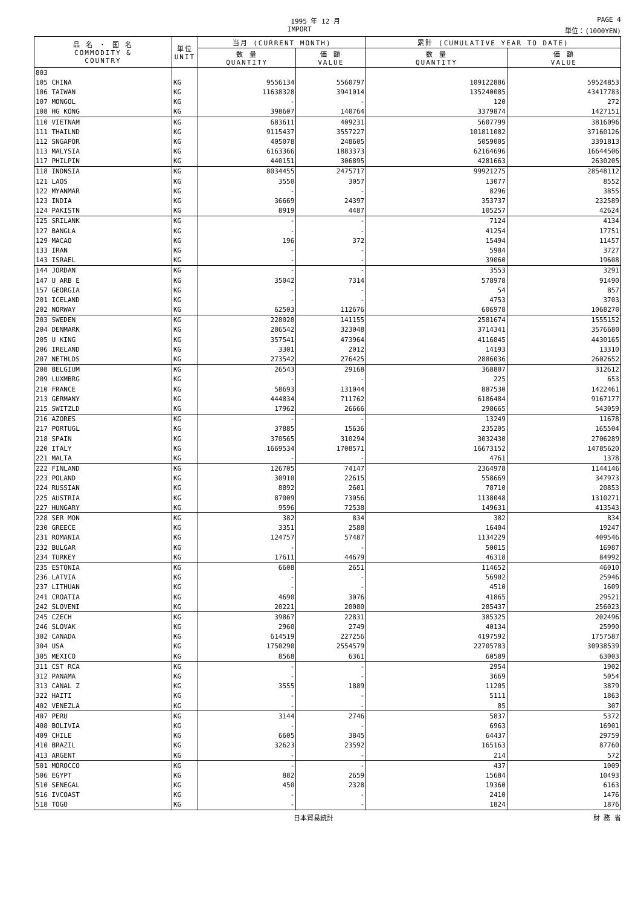1995 年 12 月 PAGE 4
IMPORT 単位：(1000YEN)
| 品 名 ・ 国 名 COMMODITY & COUNTRY | 単位 UNIT | 当月 (CURRENT MONTH) | | 累計 (CUMULATIVE YEAR TO DATE) | |
| --- | --- | --- | --- | --- | --- |
| | | 数 量 QUANTITY | 価 額 VALUE | 数 量 QUANTITY | 価 額 VALUE |
| 803 | | | | | |
| 105 CHINA | KG | 9556134 | 5560797 | 109122886 | 59524853 |
| 106 TAIWAN | KG | 11638328 | 3941014 | 135240085 | 43417783 |
| 107 MONGOL | KG | - | - | 120 | 272 |
| 108 HG KONG | KG | 398607 | 140764 | 3379874 | 1427151 |
| 110 VIETNAM | KG | 683611 | 409231 | 5607799 | 3816096 |
| 111 THAILND | KG | 9115437 | 3557227 | 101811082 | 37160126 |
| 112 SNGAPOR | KG | 405078 | 248605 | 5059005 | 3391813 |
| 113 MALYSIA | KG | 6163366 | 1883373 | 62164696 | 16644506 |
| 117 PHILPIN | KG | 440151 | 306895 | 4281663 | 2630205 |
| 118 INDNSIA | KG | 8034455 | 2475717 | 99921275 | 28548112 |
| 121 LAOS | KG | 3550 | 3057 | 13077 | 8552 |
| 122 MYANMAR | KG | - | - | 8296 | 3855 |
| 123 INDIA | KG | 36669 | 24397 | 353737 | 232589 |
| 124 PAKISTN | KG | 8919 | 4487 | 105257 | 42624 |
| 125 SRILANK | KG | - | - | 7124 | 4134 |
| 127 BANGLA | KG | - | - | 41254 | 17751 |
| 129 MACAO | KG | 196 | 372 | 15494 | 11457 |
| 133 IRAN | KG | - | - | 5984 | 3727 |
| 143 ISRAEL | KG | - | - | 39060 | 19608 |
| 144 JORDAN | KG | - | - | 3553 | 3291 |
| 147 U ARB E | KG | 35042 | 7314 | 578978 | 91490 |
| 157 GEORGIA | KG | - | - | 54 | 857 |
| 201 ICELAND | KG | - | - | 4753 | 3703 |
| 202 NORWAY | KG | 62503 | 112676 | 606978 | 1068270 |
| 203 SWEDEN | KG | 228028 | 141155 | 2581674 | 1555152 |
| 204 DENMARK | KG | 286542 | 323048 | 3714341 | 3576680 |
| 205 U KING | KG | 357541 | 473964 | 4116845 | 4430165 |
| 206 IRELAND | KG | 3301 | 2012 | 14193 | 13310 |
| 207 NETHLDS | KG | 273542 | 276425 | 2886036 | 2602652 |
| 208 BELGIUM | KG | 26543 | 29168 | 368807 | 312612 |
| 209 LUXMBRG | KG | - | - | 225 | 653 |
| 210 FRANCE | KG | 58693 | 131044 | 887530 | 1422461 |
| 213 GERMANY | KG | 444834 | 711762 | 6186484 | 9167177 |
| 215 SWITZLD | KG | 17962 | 26666 | 298665 | 543059 |
| 216 AZORES | KG | - | - | 13249 | 11678 |
| 217 PORTUGL | KG | 37885 | 15636 | 235205 | 165504 |
| 218 SPAIN | KG | 370565 | 310294 | 3032430 | 2706289 |
| 220 ITALY | KG | 1669534 | 1708571 | 16673152 | 14785620 |
| 221 MALTA | KG | - | - | 4761 | 1378 |
| 222 FINLAND | KG | 126705 | 74147 | 2364978 | 1144146 |
| 223 POLAND | KG | 30910 | 22615 | 558669 | 347973 |
| 224 RUSSIAN | KG | 8892 | 2601 | 78710 | 20853 |
| 225 AUSTRIA | KG | 87009 | 73056 | 1138048 | 1310271 |
| 227 HUNGARY | KG | 9596 | 72538 | 149631 | 413543 |
| 228 SER MON | KG | 382 | 834 | 382 | 834 |
| 230 GREECE | KG | 3351 | 2588 | 16404 | 19247 |
| 231 ROMANIA | KG | 124757 | 57487 | 1134229 | 409546 |
| 232 BULGAR | KG | - | - | 50015 | 16987 |
| 234 TURKEY | KG | 17611 | 44679 | 46318 | 84992 |
| 235 ESTONIA | KG | 6608 | 2651 | 114652 | 46010 |
| 236 LATVIA | KG | - | - | 56902 | 25946 |
| 237 LITHUAN | KG | - | - | 4510 | 1609 |
| 241 CROATIA | KG | 4690 | 3076 | 41865 | 29521 |
| 242 SLOVENI | KG | 20221 | 20080 | 285437 | 256023 |
| 245 CZECH | KG | 39867 | 22831 | 385325 | 202496 |
| 246 SLOVAK | KG | 2960 | 2749 | 40134 | 25990 |
| 302 CANADA | KG | 614519 | 227256 | 4197592 | 1757587 |
| 304 USA | KG | 1750290 | 2554579 | 22705783 | 30938539 |
| 305 MEXICO | KG | 8568 | 6361 | 60589 | 63003 |
| 311 CST RCA | KG | - | - | 2954 | 1902 |
| 312 PANAMA | KG | - | - | 3669 | 5054 |
| 313 CANAL Z | KG | 3555 | 1889 | 11205 | 3879 |
| 322 HAITI | KG | - | - | 5111 | 1863 |
| 402 VENEZLA | KG | - | - | 85 | 307 |
| 407 PERU | KG | 3144 | 2746 | 5837 | 5372 |
| 408 BOLIVIA | KG | - | - | 6963 | 16901 |
| 409 CHILE | KG | 6605 | 3845 | 64437 | 29759 |
| 410 BRAZIL | KG | 32623 | 23592 | 165163 | 87760 |
| 413 ARGENT | KG | - | - | 214 | 572 |
| 501 MOROCCO | KG | - | - | 437 | 1009 |
| 506 EGYPT | KG | 882 | 2659 | 15684 | 10493 |
| 510 SENEGAL | KG | 450 | 2328 | 19360 | 6163 |
| 516 IVCOAST | KG | - | - | 2410 | 1476 |
| 518 TOGO | KG | - | - | 1824 | 1876 |
日本貿易統計 財 務 省